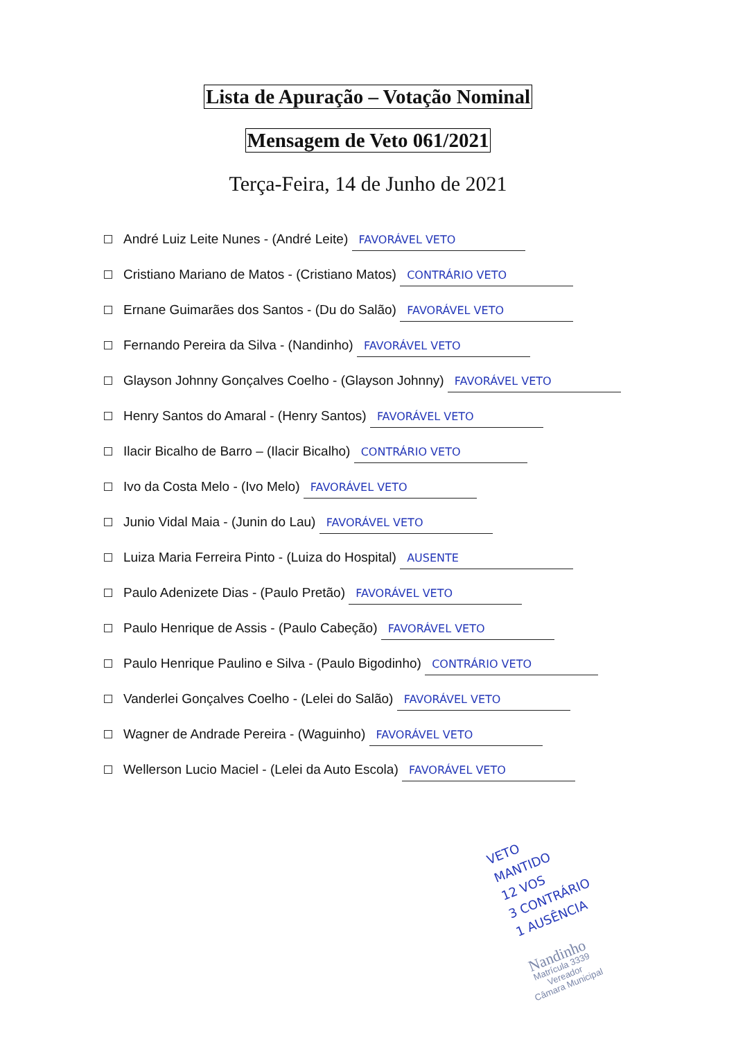Lista de Apuração – Votação Nominal
Mensagem de Veto 061/2021
Terça-Feira, 14 de Junho de 2021
André Luiz Leite Nunes - (André Leite) FAVORÁVEL VETO
Cristiano Mariano de Matos - (Cristiano Matos) CONTRÁRIO VETO
Ernane Guimarães dos Santos - (Du do Salão) FAVORÁVEL VETO
Fernando Pereira da Silva - (Nandinho) FAVORÁVEL VETO
Glayson Johnny Gonçalves Coelho - (Glayson Johnny) FAVORÁVEL VETO
Henry Santos do Amaral - (Henry Santos) FAVORÁVEL VETO
Ilacir Bicalho de Barro – (Ilacir Bicalho) CONTRÁRIO VETO
Ivo da Costa Melo - (Ivo Melo) FAVORÁVEL VETO
Junio Vidal Maia - (Junin do Lau) FAVORÁVEL VETO
Luiza Maria Ferreira Pinto - (Luiza do Hospital) AUSENTE
Paulo Adenizete Dias - (Paulo Pretão) FAVORÁVEL VETO
Paulo Henrique de Assis - (Paulo Cabeção) FAVORÁVEL VETO
Paulo Henrique Paulino e Silva - (Paulo Bigodinho) CONTRÁRIO VETO
Vanderlei Gonçalves Coelho - (Lelei do Salão) FAVORÁVEL VETO
Wagner de Andrade Pereira - (Waguinho) FAVORÁVEL VETO
Wellerson Lucio Maciel - (Lelei da Auto Escola) FAVORÁVEL VETO
VETO
MANTIDO
12 VOS
3 CONTRÁRIO
1 AUSÊNCIA
Nandinho
Matrícula 3339
Vereador
Câmara Municipal